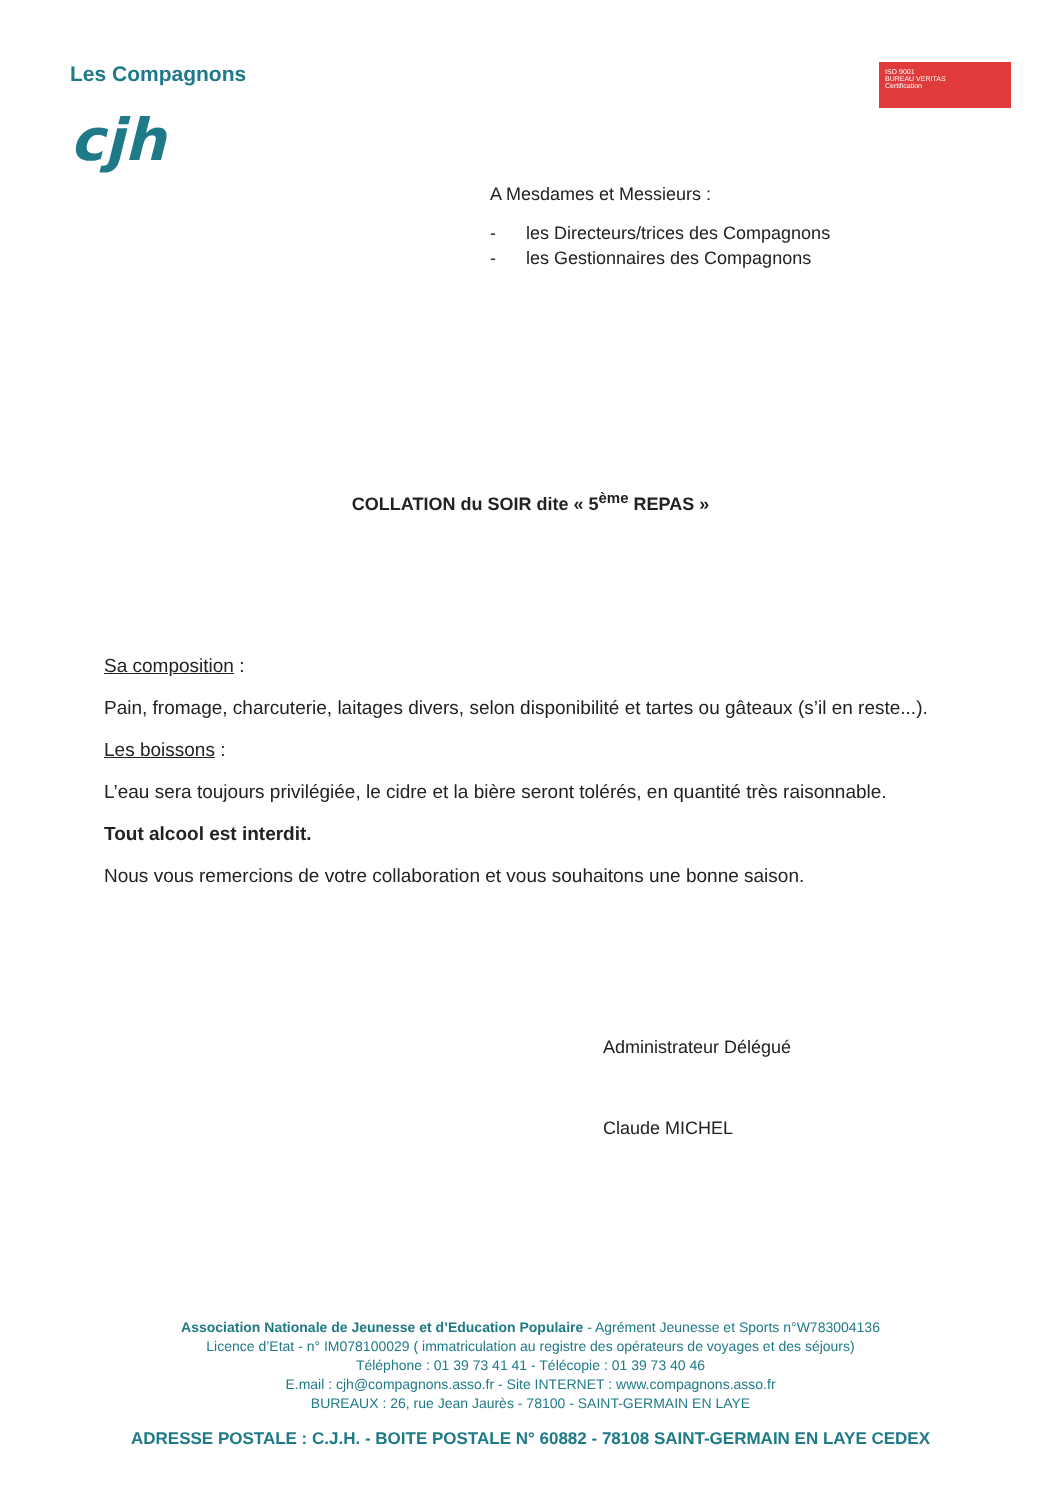Les Compagnons
cjh
ISO 9001
BUREAU VERITAS
Certification
A Mesdames et Messieurs :
- les Directeurs/trices des Compagnons
- les Gestionnaires des Compagnons
COLLATION du SOIR dite « 5<sup>ème</sup> REPAS »
Sa composition :
Pain, fromage, charcuterie, laitages divers, selon disponibilité et tartes ou gâteaux (s’il en reste...).
Les boissons :
L’eau sera toujours privilégiée, le cidre et la bière seront tolérés, en quantité très raisonnable.
Tout alcool est interdit.
Nous vous remercions de votre collaboration et vous souhaitons une bonne saison.
Administrateur Délégué
Claude MICHEL
Association Nationale de Jeunesse et d’Education Populaire - Agrément Jeunesse et Sports n°W783004136
Licence d’Etat - n° IM078100029 ( immatriculation au registre des opérateurs de voyages et des séjours)
Téléphone : 01 39 73 41 41 - Télécopie : 01 39 73 40 46
E.mail : cjh@compagnons.asso.fr - Site INTERNET : www.compagnons.asso.fr
BUREAUX : 26, rue Jean Jaurès - 78100 - SAINT-GERMAIN EN LAYE
ADRESSE POSTALE : C.J.H. - BOITE POSTALE N° 60882 - 78108 SAINT-GERMAIN EN LAYE CEDEX